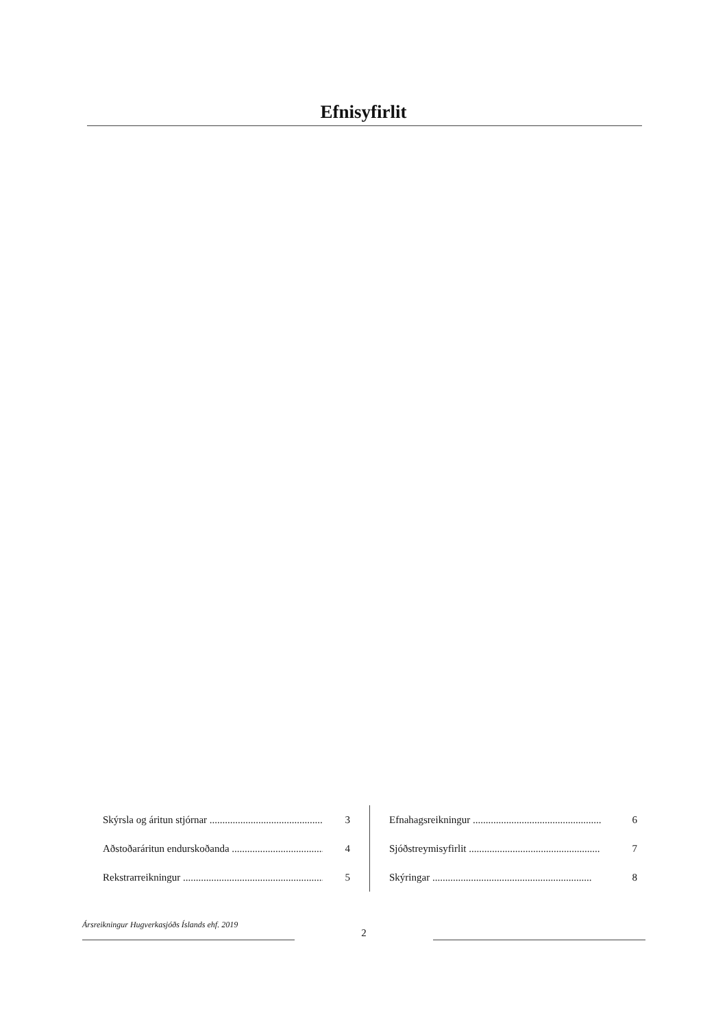Efnisyfirlit
Skýrsla og áritun stjórnar .................................................. 3
Aðstoðaráritun endurskoðanda ......................................... 4
Rekstrarreikningur ........................................................... 5
Efnahagsreikningur .................................................. 6
Sjóðstreymisyfirlit ................................................... 7
Skýringar .............................................................. 8
Ársreikningur Hugverkasjóðs Íslands ehf. 2019
2